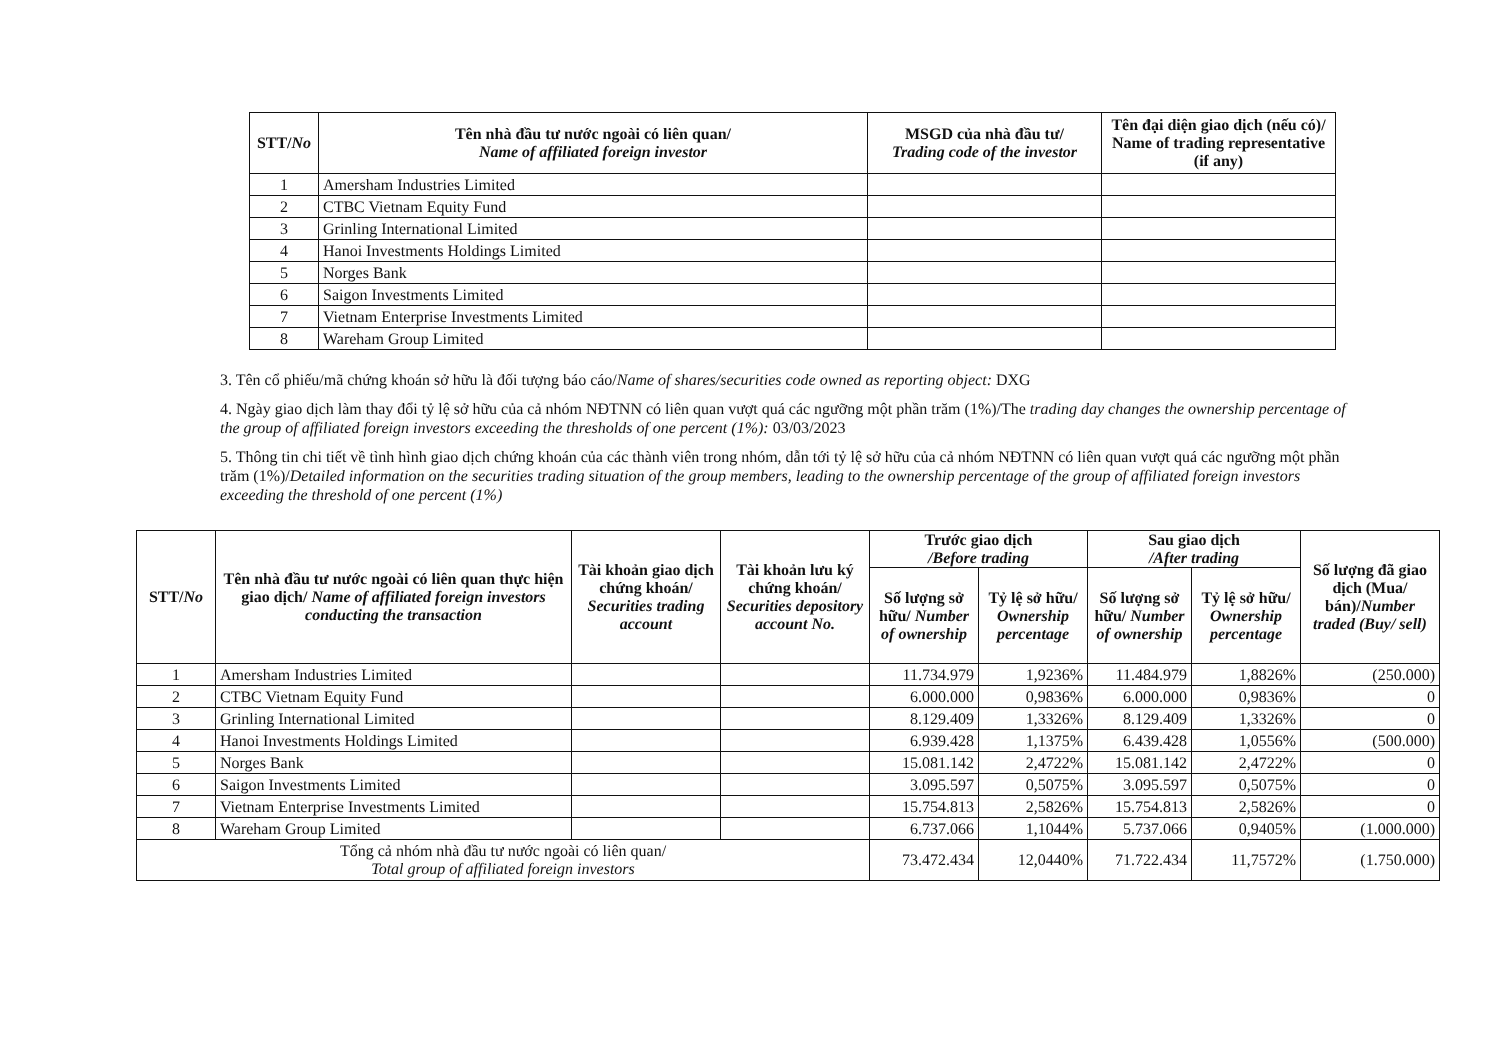| STT/ No | Tên nhà đầu tư nước ngoài có liên quan/ Name of affiliated foreign investor | MSGD của nhà đầu tư/ Trading code of the investor | Tên đại diện giao dịch (nếu có)/ Name of trading representative (if any) |
| --- | --- | --- | --- |
| 1 | Amersham Industries Limited | | |
| 2 | CTBC Vietnam Equity Fund | | |
| 3 | Grinling International Limited | | |
| 4 | Hanoi Investments Holdings Limited | | |
| 5 | Norges Bank | | |
| 6 | Saigon Investments Limited | | |
| 7 | Vietnam Enterprise Investments Limited | | |
| 8 | Wareham Group Limited | | |
3. Tên cổ phiếu/mã chứng khoán sở hữu là đối tượng báo cáo/Name of shares/securities code owned as reporting object: DXG
4. Ngày giao dịch làm thay đổi tỷ lệ sở hữu của cả nhóm NĐTNN có liên quan vượt quá các ngưỡng một phần trăm (1%)/The trading day changes the ownership percentage of the group of affiliated foreign investors exceeding the thresholds of one percent (1%): 03/03/2023
5. Thông tin chi tiết về tình hình giao dịch chứng khoán của các thành viên trong nhóm, dẫn tới tỷ lệ sở hữu của cả nhóm NĐTNN có liên quan vượt quá các ngưỡng một phần trăm (1%)/Detailed information on the securities trading situation of the group members, leading to the ownership percentage of the group of affiliated foreign investors exceeding the threshold of one percent (1%)
| STT/ No | Tên nhà đầu tư nước ngoài có liên quan thực hiện giao dịch/ Name of affiliated foreign investors conducting the transaction | Tài khoản giao dịch chứng khoán/ Securities trading account | Tài khoản lưu ký chứng khoán/ Securities depository account No. | Trước giao dịch /Before trading | | Sau giao dịch /After trading | | Số lượng đã giao dịch (Mua/ bán)/ Number traded (Buy/ sell) |
| --- | --- | --- | --- | --- | --- | --- | --- | --- |
| | | | | Số lượng sở hữu/ Number of ownership | Tỷ lệ sở hữu/ Ownership percentage | Số lượng sở hữu/ Number of ownership | Tỷ lệ sở hữu/ Ownership percentage | |
| 1 | Amersham Industries Limited | | | 11.734.979 | 1,9236% | 11.484.979 | 1,8826% | (250.000) |
| 2 | CTBC Vietnam Equity Fund | | | 6.000.000 | 0,9836% | 6.000.000 | 0,9836% | 0 |
| 3 | Grinling International Limited | | | 8.129.409 | 1,3326% | 8.129.409 | 1,3326% | 0 |
| 4 | Hanoi Investments Holdings Limited | | | 6.939.428 | 1,1375% | 6.439.428 | 1,0556% | (500.000) |
| 5 | Norges Bank | | | 15.081.142 | 2,4722% | 15.081.142 | 2,4722% | 0 |
| 6 | Saigon Investments Limited | | | 3.095.597 | 0,5075% | 3.095.597 | 0,5075% | 0 |
| 7 | Vietnam Enterprise Investments Limited | | | 15.754.813 | 2,5826% | 15.754.813 | 2,5826% | 0 |
| 8 | Wareham Group Limited | | | 6.737.066 | 1,1044% | 5.737.066 | 0,9405% | (1.000.000) |
| Tổng cả nhóm nhà đầu tư nước ngoài có liên quan/ Total group of affiliated foreign investors | | | | 73.472.434 | 12,0440% | 71.722.434 | 11,7572% | (1.750.000) |